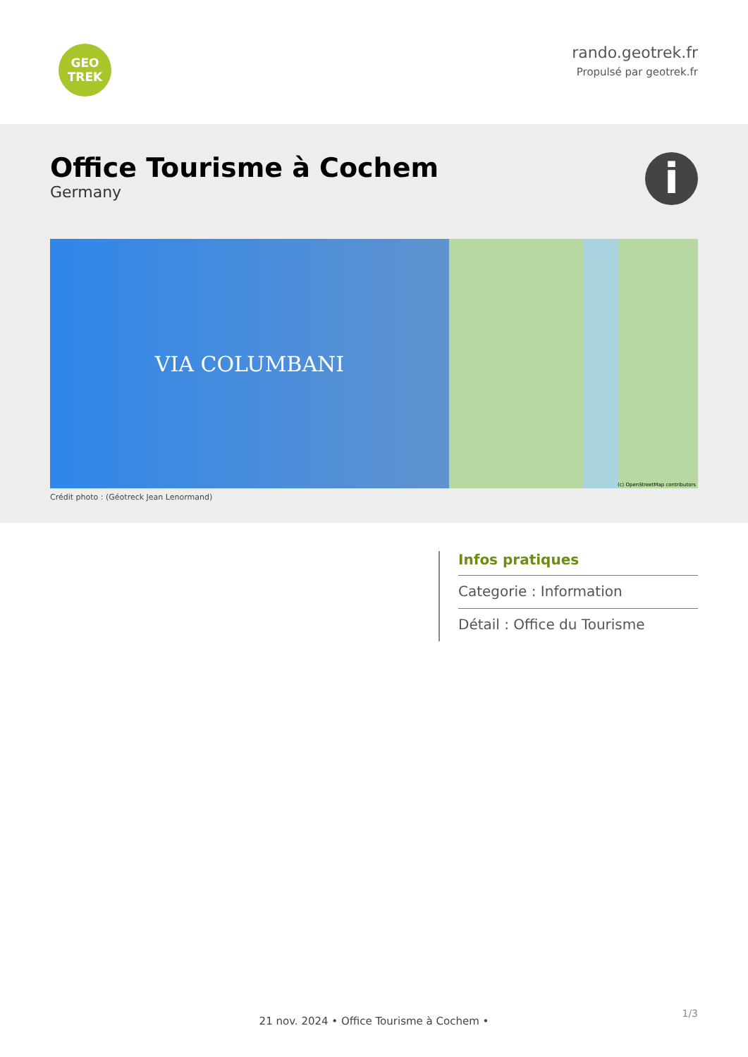GEO
TREK
rando.geotrek.fr
Propulsé par geotrek.fr
Office Tourisme à Cochem
Germany
i
VIA COLUMBANI
(c) OpenStreetMap contributors
Crédit photo : (Géotreck Jean Lenormand)
Infos pratiques
Categorie : Information
Détail : Office du Tourisme
1/3
21 nov. 2024 • Office Tourisme à Cochem •